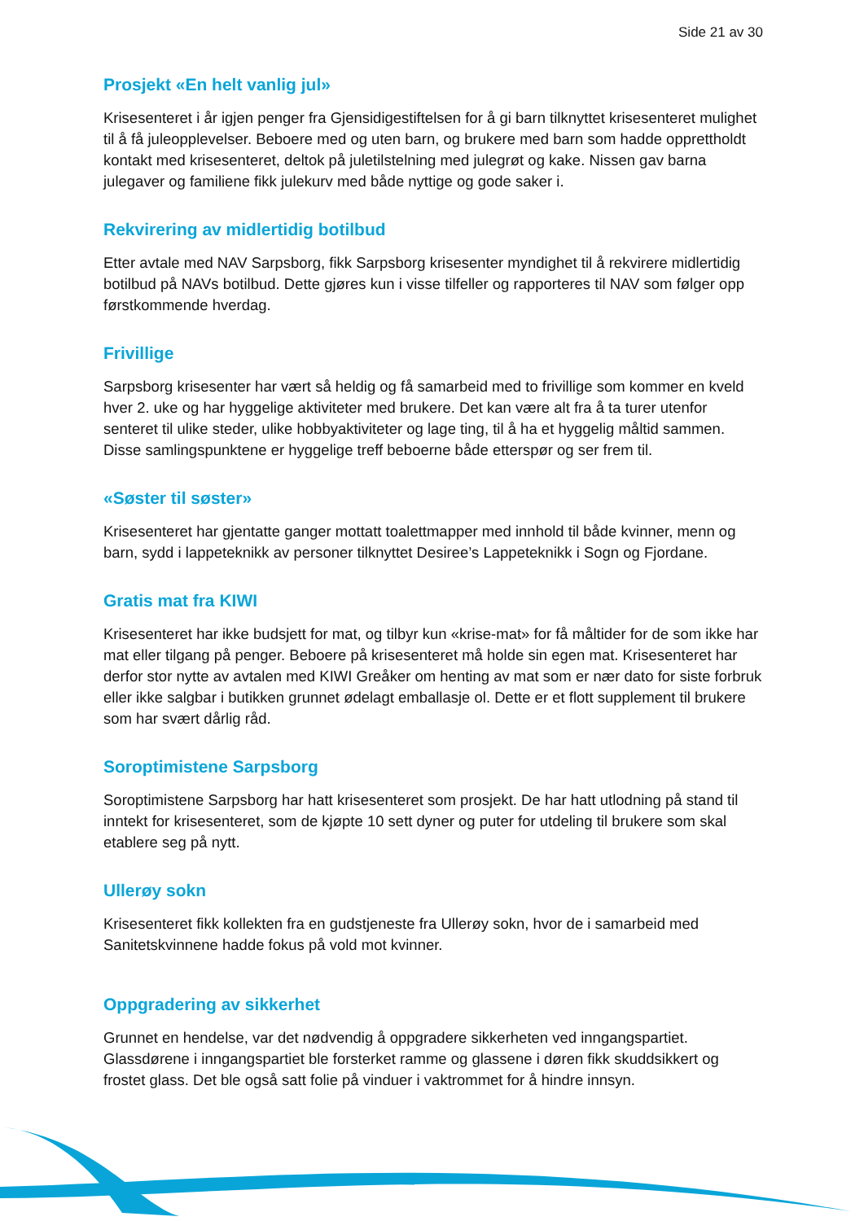Side 21 av 30
Prosjekt «En helt vanlig jul»
Krisesenteret i år igjen penger fra Gjensidigestiftelsen for å gi barn tilknyttet krisesenteret mulighet til å få juleopplevelser. Beboere med og uten barn, og brukere med barn som hadde opprettholdt kontakt med krisesenteret, deltok på juletilstelning med julegrøt og kake. Nissen gav barna julegaver og familiene fikk julekurv med både nyttige og gode saker i.
Rekvirering av midlertidig botilbud
Etter avtale med NAV Sarpsborg, fikk Sarpsborg krisesenter myndighet til å rekvirere midlertidig botilbud på NAVs botilbud. Dette gjøres kun i visse tilfeller og rapporteres til NAV som følger opp førstkommende hverdag.
Frivillige
Sarpsborg krisesenter har vært så heldig og få samarbeid med to frivillige som kommer en kveld hver 2. uke og har hyggelige aktiviteter med brukere. Det kan være alt fra å ta turer utenfor senteret til ulike steder, ulike hobbyaktiviteter og lage ting, til å ha et hyggelig måltid sammen. Disse samlingspunktene er hyggelige treff beboerne både etterspør og ser frem til.
«Søster til søster»
Krisesenteret har gjentatte ganger mottatt toalettmapper med innhold til både kvinner, menn og barn, sydd i lappeteknikk av personer tilknyttet Desiree’s Lappeteknikk i Sogn og Fjordane.
Gratis mat fra KIWI
Krisesenteret har ikke budsjett for mat, og tilbyr kun «krise-mat» for få måltider for de som ikke har mat eller tilgang på penger. Beboere på krisesenteret må holde sin egen mat. Krisesenteret har derfor stor nytte av avtalen med KIWI Greåker om henting av mat som er nær dato for siste forbruk eller ikke salgbar i butikken grunnet ødelagt emballasje ol. Dette er et flott supplement til brukere som har svært dårlig råd.
Soroptimistene Sarpsborg
Soroptimistene Sarpsborg har hatt krisesenteret som prosjekt. De har hatt utlodning på stand til inntekt for krisesenteret, som de kjøpte 10 sett dyner og puter for utdeling til brukere som skal etablere seg på nytt.
Ullerøy sokn
Krisesenteret fikk kollekten fra en gudstjeneste fra Ullerøy sokn, hvor de i samarbeid med Sanitetskvinnene hadde fokus på vold mot kvinner.
Oppgradering av sikkerhet
Grunnet en hendelse, var det nødvendig å oppgradere sikkerheten ved inngangspartiet. Glassdørene i inngangspartiet ble forsterket ramme og glassene i døren fikk skuddsikkert og frostet glass. Det ble også satt folie på vinduer i vaktrommet for å hindre innsyn.